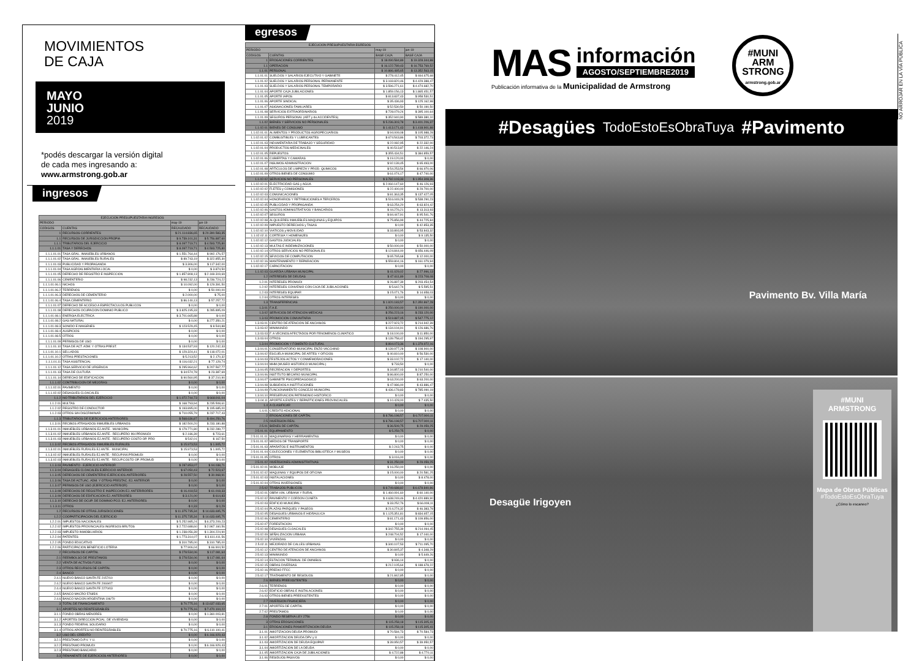MOVIMIENTOS
DE CAJA
MAYO
JUNIO
2019
*podés descargar la versión digital
de cada mes ingresando a:
www.armstrong.gob.ar
ingresos
| EJECUCION PRESUPUESTARIA INGRESOS | | | |
| --- | --- | --- | --- |
| PERIODO | | may-19 | jun-19 |
| CODIGOS | CUENTAS | RECAUDADO | RECAUDADO |
| 1 | RECURSOS CORRIENTES | $ 21.114.836,65 | $ 20.390.583,35 |
| 1.1 | RECURSOS DE JURISDICCION PROPIA | $ 9.739.101,31 | $ 5.756.887,60 |
| 1.1.1 | TRIBUTARIOS DEL EJERCICIO | $ 8.097.719,71 | $ 4.593.725,80 |
| 1.1.1.01 | TASA Y DERECHOS | $ 8.097.719,71 | $ 4.593.725,80 |
| 1.1.1.01.01 | TASA GRAL. INMUEBLES URBANOS | $ 1.551.764,44 | $ 992.176,57 |
| 1.1.1.01.02 | TASA GRAL. INMUEBLES RURALES | $ 89.743,19 | $ 322.855,30 |
| 1.1.1.01.03 | PUBLICIDAD Y PROPAGANDA | $ 3.306,00 | $ 117.342,00 |
| 1.1.1.01.04 | TASA AGROALIMENTARIA LOCAL | $ 0,00 | $ 3.874,50 |
| 1.1.1.01.05 | DERECHO DE REGISTRO E INSPECCION | $ 1.857.808,13 | $ 2.169.319,69 |
| 1.1.1.01.06 | CEMENTERIO | $ 98.232,13 | $ 236.724,22 |
| 1.1.1.01.06.1 | NICHOS | $ 10.092,00 | $ 129.391,50 |
| 1.1.1.01.06.2 | TERRENOS | $ 0,00 | $ 50.000,00 |
| 1.1.1.01.06.3 | DERECHOS DE CEMENTERIO | $ 2.000,00 | $ 75,00 |
| 1.1.1.01.06.4 | TASA CEMENTERIO | $ 86.140,13 | $ 57.257,72 |
| 1.1.1.01.07 | DERECHO DE ACCESO A ESPECTACULOS PUBLICOS | $ 0,00 | $ 0,00 |
| 1.1.1.01.08 | DERECHOS OCUPACION DOMINIO PUBLICO | $ 3.825.195,33 | $ 285.895,09 |
| 1.1.1.01.08.1 | ENERGIA ELECTRICA | $ 3.701.665,88 | $ 0,00 |
| 1.1.1.01.08.2 | GAS NATURAL | $ 0,00 | $ 277.350,21 |
| 1.1.1.01.08.3 | SONIDO E IMAGENES | $ 123.529,45 | $ 8.544,88 |
| 1.1.1.01.08.4 | AUSPICIOS | $ 0,00 | $ 0,00 |
| 1.1.1.01.08.5 | OTROS | $ 0,00 | $ 0,00 |
| 1.1.1.01.09 | PERMISOS DE USO | $ 0,00 | $ 0,00 |
| 1.1.1.01.10 | TASA DE ACT. ADM. Y OTRAS PREST. | $ 134.537,93 | $ 120.242,33 |
| 1.1.1.01.10.1 | SELLADOS | $ 129.324,41 | $ 118.072,01 |
| 1.1.1.01.10.2 | OTRAS PRESTACIONES | $ 5.213,52 | $ 2.170,32 |
| 1.1.1.01.11 | TASA ASISTENCIAL | $ 116.032,21 | $ 77.129,74 |
| 1.1.1.01.12 | TASA SERVICIO DE URGENCIA | $ 295.964,62 | $ 207.567,77 |
| 1.1.1.01.13 | TASA DE CULTURA | $ 34.574,78 | $ 23.387,69 |
| 1.1.1.01.14 | DERECHO DE EDIFICACION | $ 90.560,95 | $ 37.210,90 |
| 1.1.1.02 | CONTRIBUCION DE MEJORAS | $ 0,00 | $ 0,00 |
| 1.1.1.02.01 | PAVIMENTO | $ 0,00 | $ 0,00 |
| 1.1.1.02.02 | DESAGUES CLOACALES | $ 0,00 | $ 0,00 |
| 1.1.2 | NO TRIBUTARIOS DEL EJERCICIO | $ 1.072.744,73 | $ 668.911,04 |
| 1.1.2.01 | MULTAS | $ 168.793,94 | $ 235.508,61 |
| 1.1.2.02 | REGISTRO DE CONDUCTOR | $ 193.895,00 | $ 195.685,00 |
| 1.1.2.03 | OTROS SIN DISCRIMINAR | $ 710.055,79 | $ 237.717,43 |
| 1.1.3 | TRIBUTARIOS DE EJERCICIOS ANTERIORES | $ 568.636,87 | $ 494.250,76 |
| 1.1.3.01 | RECIBOS ATRASADOS INMUEBLES URBANOS | $ 182.500,20 | $ 233.180,88 |
| 1.1.3.01.01 | INMUEBLES URBANOS EJ.ANTE.- MUNICIPAL | $ 179.771,80 | $ 232.289,77 |
| 1.1.3.01.02 | INMUEBLES URBANOS EJ.ANTE.- RECUPERO INV.PROMUDI | $ 2.186,39 | $ 723,61 |
| 1.1.3.01.03 | INMUEBLES URBANOS EJ.ANTE.- RECUPERO COSTO OP. PRO | $ 542,01 | $ 167,50 |
| 1.1.3.02 | RECIBOS ATRASADOS INMUEBLES RURALES | $ 15.973,53 | $ 1.905,72 |
| 1.1.3.02.01 | INMUEBLES RURALES EJ.ANTE.- MUNICIPAL | $ 15.973,53 | $ 1.905,72 |
| 1.1.3.02.02 | INMUEBLES RURALES EJ.ANTE.- RECUP.INV.PROMUDI | $ 0,00 | $ 0,00 |
| 1.1.3.02.03 | INMUEBLES RURALES EJ.ANTE.- RECUP.COSTO OP. PROMUD | $ 0,00 | $ 0,00 |
| 1.1.3.03 | PAVIMENTO - EJERCICIO ANTERIOR | $ 287.853,07 | $ 94.038,71 |
| 1.1.3.04 | DESAGUES CLOACALES EJERCICIO ANTERIOR | $ 67.050,43 | $ 72.523,67 |
| 1.1.3.05 | DERECHOS DE CEMENTERIO EJERCICIOS ANTERIORES | $ 28.557,50 | $ 30.968,91 |
| 1.1.3.06 | TASA DE ACTUAC. ADM. Y OTRAS PRESTAC. EJ. ANTERIOR | $ 0,00 | $ 0,00 |
| 1.1.3.07 | PERMISOS DE USO (EJERCICIO ANTERIOR) | $ 0,00 | $ 0,00 |
| 1.1.3.08 | DERECHOS DE REGISTRO E INSPECCION EJ. ANTERIRORES | -$ 16.418,53 | $ 61.018,33 |
| 1.1.3.09 | DERECHOS DE EDIFICACION EJ. ANTERIORES | $ 3.121,00 | $ 614,83 |
| 1.1.3.10 | DERECHO DE OCUP. DE DOMINIO PCO. EJ. ANTERIORES | $ 0,00 | $ 0,00 |
| 1.1.3.11 | OTROS | -$ 0,33 | -$ 0,29 |
| 1.2 | RECURSOS DE OTRAS JURISDICCIONES | $ 11.375.735,34 | $ 14.633.695,75 |
| 1.2.2 | COOPARTICIPACION DEL EJERCICIO | $ 11.375.735,34 | $ 14.633.695,75 |
| 1.2.2.01 | IMPUESTOS NACIONALES | $ 5.252.985,24 | $ 6.373.209,23 |
| 1.2.2.02 | IMPUESTOS PROVINCIALES INGRESOS BRUTOS | $ 2.722.688,60 | $ 2.967.160,56 |
| 1.2.2.03 | IMPUESTO INMOBILIARIOS | $ 1.238.056,39 | $ 1.304.224,90 |
| 1.2.2.04 | PATENTES | $ 1.773.314,07 | $ 3.611.411,56 |
| 1.2.2.05 | FONDO EDUCATIVO | $ 310.785,00 | $ 310.785,00 |
| 1.2.2.06 | PARTICIPACION BENEFICIO LOTERIA | $ 77.906,04 | $ 66.904,50 |
| 2 | RECURSOS DE CAPITAL | $ 278.534,06 | $ 117.081,64 |
| 2.1 | REEMBOLSO DE PRESTAMOS | $ 278.534,06 | $ 117.081,64 |
| 2.2 | VENTA DE ACTIVOS FIJOS | $ 0,00 | $ 0,00 |
| 2.3 | OTROS RECURSOS DE CAPITAL | $ 0,00 | $ 0,00 |
| 2.4 | BANCO | $ 0,00 | $ 0,00 |
| 2.4.1 | NUEVO BANCO SANTA FE 2157/10 | $ 0,00 | $ 0,00 |
| 2.4.2 | NUEVO BANCO SANTA FE 2069/07 | $ 0,00 | $ 0,00 |
| 2.4.4 | NUEVO BANCO SANTA FE 2270/03 | $ 0,00 | $ 0,00 |
| 2.4.5 | BANCO MACRO 57685/6 | $ 0,00 | $ 0,00 |
| 2.4.6 | BANCO NACION ARGENTINA 196/70 | $ 0,00 | $ 0,00 |
| 3 | TOTAL DE FINANCIAMIENTO | $ 70.775,16 | $ 13.637.033,65 |
| 3.1 | APORTES NO REINTEGRABLES | $ 70.775,16 | $ 7.470.104,22 |
| 3.1.1 | FONDO OBRAS MENORES | $ 0,00 | $ 1.360.003,81 |
| 3.1.2 | APORTES DIRECCION PCIAL. DE VIVIENDAS | $ 0,00 | $ 0,00 |
| 3.1.3 | FONDO FEDERAL SOLIDARIO | $ 0,00 | $ 0,00 |
| 3.1.4 | OTROS APORTES NO REINTEGRABLES | $ 70.775,16 | $ 6.110.100,41 |
| 3.2 | USO DEL CREDITO | $ 0,00 | $ 6.166.929,43 |
| 3.2.1 | PRESTAMO D.P.V. Y U. | $ 0,00 | $ 0,00 |
| 3.2.2 | PRESTAMO PROMUDI | $ 0,00 | $ 6.166.929,43 |
| 3.2.3 | PRESTAMO BANCARIO | $ 0,00 | $ 0,00 |
| 3.3 | REMANENTE DE EJERCICIOS ANTERIORES | $ 0,00 | $ 0,00 |
egresos
| EJECUCION PRESUPUESTARIA EGRESOS | | | |
| --- | --- | --- | --- |
| PERIODO | | may-19 | jun-19 |
| CODIGOS | CUENTAS | BASE CAJA | BASE CAJA |
| 1 | EROGACIONES CORRIENTES | $ 18.090.584,89 | $ 19.328.344,88 |
| 1.1 | OPERACION | $ 16.122.789,43 | $ 16.753.769,52 |
| 1.1.01 | PERSONAL | $ 10.886.485,65 | $ 13.352.563,15 |
| 1.1.01.01 | SUELDOS Y SALARIOS EJECUTIVO Y GABINETE | $ 278.412,45 | $ 464.675,68 |
| 1.1.01.02 | SUELDOS Y SALARIOS PERSONAL PERMANENTE | $ 3.169.820,46 | $ 4.429.388,47 |
| 1.1.01.03 | SUELDOS Y SALARIOS PERSONAL TEMPORARIO | $ 3.596.271,61 | $ 4.474.682,70 |
| 1.1.01.04 | APORTE CAJA JUBILACIONES | $ 1.859.156,13 | $ 1.865.451,57 |
| 1.1.01.05 | APORTE IAPOS | $ 813.837,43 | $ 958.530,51 |
| 1.1.01.06 | APORTE SINDICAL | $ 35.436,93 | $ 125.162,98 |
| 1.1.01.07 | ASIGNACIONES FAMILIARES | $ 52.530,50 | $ 50.190,50 |
| 1.1.01.08 | SERVICIOS EXTRAORDINARIOS | $ 728.079,24 | $ 395.100,64 |
| 1.1.01.09 | SEGUROS PERSONAL (ART y de ACCIDENTES) | $ 352.940,90 | $ 589.380,10 |
| 1.1.02 | BIENES Y SERVICIOS NO PERSONALES | $ 5.236.303,78 | $ 3.401.206,37 |
| 1.1.02.01 | BIENES DE CONSUMO | $ 1.413.171,43 | $ 1.418.901,88 |
| 1.1.02.01.01 | ALIMENTOS Y PRODUCTOS AGROPECUARIOS | $ 94.009,08 | $ 105.988,28 |
| 1.1.02.01.02 | COMBUSTIBLES Y LUBRICANTES | $ 674.543,86 | $ 703.372,73 |
| 1.1.02.01.03 | INDUMENTARIA DE TRABAJO Y SEGURIDAD | $ 22.082,95 | $ 22.332,00 |
| 1.1.02.01.04 | PRODUCTOS MEDICINALES | $ 40.513,87 | $ 22.146,24 |
| 1.1.02.01.05 | REPUESTOS | $ 355.434,51 | $ 384.859,57 |
| 1.1.02.01.06 | CUBIERTAS Y CAMARAS | $ 19.120,00 | $ 0,00 |
| 1.1.02.01.07 | INSUMOS ADMINISTRACION | $ 92.139,45 | $ 65.493,00 |
| 1.1.02.01.08 | ARTICULOS DE LIMPIEZA Y PROD. QUIMICOS | $ 54.253,54 | $ 66.970,06 |
| 1.1.02.01.09 | OTROS BIENES DE CONSUMO | $ 61.074,17 | $ 47.740,00 |
| 1.1.02.02 | SERVICIOS NO PERSONALES | $ 3.782.103,33 | $ 1.954.308,36 |
| 1.1.02.02.01 | ELECTRICIDAD GAS y AGUA | $ 2.060.147,60 | $ 46.126,93 |
| 1.1.02.02.02 | FLETES y COMISIONES | $ 22.400,00 | $ 29.700,00 |
| 1.1.02.02.03 | COMUNICACIONES | $ 81.363,35 | $ 137.427,05 |
| 1.1.02.02.04 | HONORARIOS Y RETRIBUCIONES A TERCEROS | $ 516.049,28 | $ 538.290,23 |
| 1.1.02.02.05 | PUBLICIDAD Y PROPAGANDA | $ 63.254,20 | $ 63.824,42 |
| 1.1.02.02.06 | GASTOS ADMINISTRATIVOS Y BANCARIOS | $ 44.276,21 | $ 13.313,93 |
| 1.1.02.02.07 | SEGUROS | $ 84.447,91 | $ 95.541,76 |
| 1.1.02.02.08 | ALQUILERES INMUEBLES MAQUINAS y EQUIPOS | $ 75.856,99 | $ 44.725,84 |
| 1.1.02.02.09 | IMPUESTO DERECHOS y TASAS | $ 0,00 | $ 42.853,35 |
| 1.1.02.02.10 | VIATICOS y MOVILIDAD | $ 33.893,95 | $ 53.843,32 |
| 1.1.02.02.11 | CORTESIA Y HOMENAJES | $ 0,00 | $ 9.135,50 |
| 1.1.02.02.12 | GASTOS JUDICIALES | $ 0,00 | $ 0,00 |
| 1.1.02.02.13 | MULTAS E INDEMNIZACIONES | $ 50.000,00 | $ 50.000,00 |
| 1.1.02.02.14 | OTROS SERVICIOS NO PERSONALES | $ 124.844,00 | $ 656.446,09 |
| 1.1.02.02.15 | SEVICIOS DE COMPUTACION | $ 65.765,68 | $ 12.000,00 |
| 1.1.02.02.16 | MANTENIMIENTO Y REPARACION | $ 559.804,16 | $ 161.079,94 |
| 1.1.02.02.17 | CAPACITACION | $ 0,00 | $ 0,00 |
| 1.1.02.03 | GUARDIA URBANA MUNICIPAL | $ 41.029,02 | $ 27.996,13 |
| 1.2 | INTERESES DE DEUDAS | $ 47.611,89 | $ 223.708,08 |
| 1.2.01 | INTERESES PROMUDI | $ 26.897,39 | $ 203.454,54 |
| 1.2.02 | INTERESES CONVENIO CON CAJA DE JUBILACIONES | $ 5.642,74 | $ 5.595,51 |
| 1.2.03 | INTERESES EQUIPAR | $ 15.071,76 | $ 14.658,03 |
| 1.2.04 | OTROS INTERESES | $ 0,00 | $ 0,00 |
| 1.3 | TRANSFERENCIAS | $ 1.920.183,57 | $ 2.350.867,28 |
| 1.3.01 | F.A.E. | $ 250.000,00 | $ 190.000,00 |
| 1.3.02 | SERVICIOS DE ATENCION MEDICAS | $ 256.223,16 | $ 233.120,00 |
| 1.3.03 | PROMOCION COMUNITARIA | $ 519.887,05 | $ 547.775,12 |
| 1.3.03.01 | CENTRO DE ATENCION DE ANCIANOS | $ 227.923,72 | $ 214.942,39 |
| 1.3.03.02 | MINIMUNDO | $ 134.104,91 | $ 126.686,76 |
| 1.3.03.03 | F. A VECINOS AFECTADOS POR FENOMENOS CLIMATICO | $ 18.100,00 | $ 11.850,00 |
| 1.3.03.04 | OTROS | $ 139.758,42 | $ 194.295,97 |
| 1.3.04 | PROMOCION Y FOMENTO CULTURAL | $ 894.073,36 | $ 1.379.972,16 |
| 1.3.04.01 | CONSERVATORIO MUNICIPAL ENZO VACCHINO | $ 139.977,28 | $ 108.900,00 |
| 1.3.04.02 | ESCUELA MUNICIPAL DE ARTES Y OFICIOS | $ 40.810,00 | $ 56.530,00 |
| 1.3.04.03 | FESTEJOS ACTOS Y CONMEMORACIONES | $ 33.102,72 | $ 17.140,00 |
| 1.3.04.04 | MHM (MUSEO HISTORICO MUNICIPAL) | $ 733,50 | $ 0,00 |
| 1.3.04.05 | RECREACION Y DEPORTES | $ 34.857,03 | $ 210.540,00 |
| 1.3.04.06 | INSTITUTO BECARIO MUNICIPAL | $ 86.800,00 | $ 87.250,00 |
| 1.3.04.07 | GABINETE PSICOPEDAGOGICO | $ 63.200,00 | $ 63.200,00 |
| 1.3.04.08 | SUBSIDIOS A INSTITUCIONES | $ 47.986,00 | $ 43.886,47 |
| 1.3.04.09 | FUNCIONAMIENTO CONCEJO MUNICIPAL | $ 436.178,83 | $ 785.090,19 |
| 1.3.04.10 | PRESERVACION PATRIMONIO HISTORICO | $ 0,00 | $ 0,00 |
| 1.3.04.11 | APORTE A ENTES Y REPARTICIONES PROVINCIALES | $ 10.428,00 | $ 7.435,50 |
| 1.4 | A CLASIFICAR | $ 0,00 | $ 0,00 |
| 1.4.01 | CREDITO ADICIONAL | $ 0,00 | $ 0,00 |
| 2 | EROGACIONES DE CAPITAL | $ 8.786.198,57 | $ 6.707.900,11 |
| 2.5 | INVERSION REAL | $ 8.786.198,57 | $ 6.707.900,11 |
| 2.5.01 | BIENES DE CAPITAL | $ 36.509,75 | $ 29.059,25 |
| 2.5.01.01 | EQUIPAMIENTO | $ 5.259,75 | $ 0,00 |
| 2.5.01.01.01 | MAQUINARIAS Y HERRAMIENTAS | $ 0,00 | $ 0,00 |
| 2.5.01.01.02 | MEDIOS DE TRANSPORTE | $ 0,00 | $ 0,00 |
| 2.5.01.01.03 | APARATOS E INSTRUMENTOS | $ 2.243,75 | $ 0,00 |
| 2.5.01.01.04 | COLECCIONES Y ELEMENTOS BIBLIOTECA Y MUSEOS | $ 0,00 | $ 0,00 |
| 2.5.01.01.05 | OTROS | $ 3.016,00 | $ 0,00 |
| 2.5.01.02 | INVERSIONES ADMINISTRATIVAS | $ 31.250,00 | $ 29.059,25 |
| 2.5.01.02.01 | MOBLAJE | $ 16.250,00 | $ 0,00 |
| 2.5.01.02.02 | MAQUINAS Y EQUIPOS DE OFICINA | $ 15.000,00 | $ 20.581,25 |
| 2.5.01.02.03 | INSTALACIONES | $ 0,00 | $ 8.478,00 |
| 2.5.01.02.04 | OTRAS INVERSIONES | $ 0,00 | $ 0,00 |
| 2.5.02 | TRABAJOS PUBLICOS | $ 8.749.688,82 | $ 6.678.840,86 |
| 2.5.02.01 | OBRA VIAL URBANA Y RURAL | $ 1.460.091,60 | $ 60.140,00 |
| 2.5.02.02 | PAVIMENTO Y CORDON CUNETA | $ 4.638.249,46 | $ 4.420.889,90 |
| 2.5.02.03 | EDIFICIO MUNICIPAL | $ 33.252,76 | $ 66.008,11 |
| 2.5.02.04 | PLAZAS PARQUES Y PASEOS | $ 214.274,32 | $ 46.383,78 |
| 2.5.02.05 | DESAGUES URBANOS E HIDRAULICA | $ 1.125.351,81 | $ 834.657,15 |
| 2.5.02.06 | CEMENTERIO | $ 81.171,43 | $ 109.856,00 |
| 2.5.02.07 | FORESTACION | $ 0,00 | $ 0,00 |
| 2.5.02.08 | DESAGUES CLOACALES | $ 342.755,39 | $ 214.094,45 |
| 2.5.02.09 | SEÑALIZACION URBANA | $ 248.704,52 | $ 17.040,00 |
| 2.5.02.10 | VIVIENDAS | $ 0,00 | $ 0,00 |
| 2.5.02.11 | MEJORADO DE CALLES URBANAS | $ 340.107,53 | $ 711.095,70 |
| 2.5.02.12 | CENTRO DE ATENCION DE ANCIANOS | $ 30.845,37 | $ 4.348,29 |
| 2.5.02.13 | MINIMUNDO | $ 0,00 | $ 5.649,26 |
| 2.5.02.14 | ESTACION TERMINAL DE OMNIBUS | $ 936,14 | $ 0,00 |
| 2.5.02.15 | OBRAS DIVERSAS | $ 212.105,64 | $ 188.678,22 |
| 2.5.02.16 | PREDIO FFCC | $ 0,00 | $ 0,00 |
| 2.5.02.17 | TRATAMIENTO DE RESIDUOS | $ 21.842,85 | $ 0,00 |
| 2.6 | BIENES PREEXISTENTES | $ 0,00 | $ 0,00 |
| 2.6.01 | TERRENOS | $ 0,00 | $ 0,00 |
| 2.6.02 | EDIFICIO OBRAS E INSTALACIONES | $ 0,00 | $ 0,00 |
| 2.6.03 | OTROS BIENES PREEXISTENTES | $ 0,00 | $ 0,00 |
| 2.7 | INVERSION FINANCIERA | $ 0,00 | $ 0,00 |
| 2.7.01 | APORTES DE CAPITAL | $ 0,00 | $ 0,00 |
| 2.7.02 | PRESTAMOS | $ 0,00 | $ 0,00 |
| 2.8 | FONDO RESERVA LEY 2756 | $ 0,00 | $ 0,00 |
| 3 | OTRAS EROGACIONES | $ 115.258,18 | $ 115.305,41 |
| 3.1 | EROGACIONES P/AMORTIZACION DEUDA | $ 115.258,18 | $ 115.305,41 |
| 3.1.01 | AMOTIZACION DEUDA PROMUDI | $ 70.584,73 | $ 70.584,73 |
| 3.1.02 | AMORTIZACION DEUDA DPV y U | $ 0,00 | $ 0,00 |
| 3.1.03 | AMORTIZACION DE DEUDA EQUIPAR | $ 39.950,57 | $ 39.950,57 |
| 3.1.04 | AMORTIZACION DE LA DEUDA | $ 0,00 | $ 0,00 |
| 3.1.05 | AMORTIZACION CAJA DE JUBILACIONES | $ 4.722,88 | $ 4.770,11 |
| 3.1.06 | RESIDUOS PASIVOS | $ 0,00 | $ 0,00 |
MAS
información
AGOSTO/SEPTIEMBRE2019
#MUNI
ARM
STRONG
armstrong.gob.ar
Publicación informativa de la Municipalidad de Armstrong
#Desagües TodoEstoEsObraTuya #Pavimento
Pavimento Bv. Villa María
Desagüe Irigoyen
#MUNI
ARMSTRONG
Mapa de Obras Públicas
#TodoEstoEsObraTuya
¿Cómo lo escaneo?
NO ARROJAR EN LA VÍA PÚBLICA